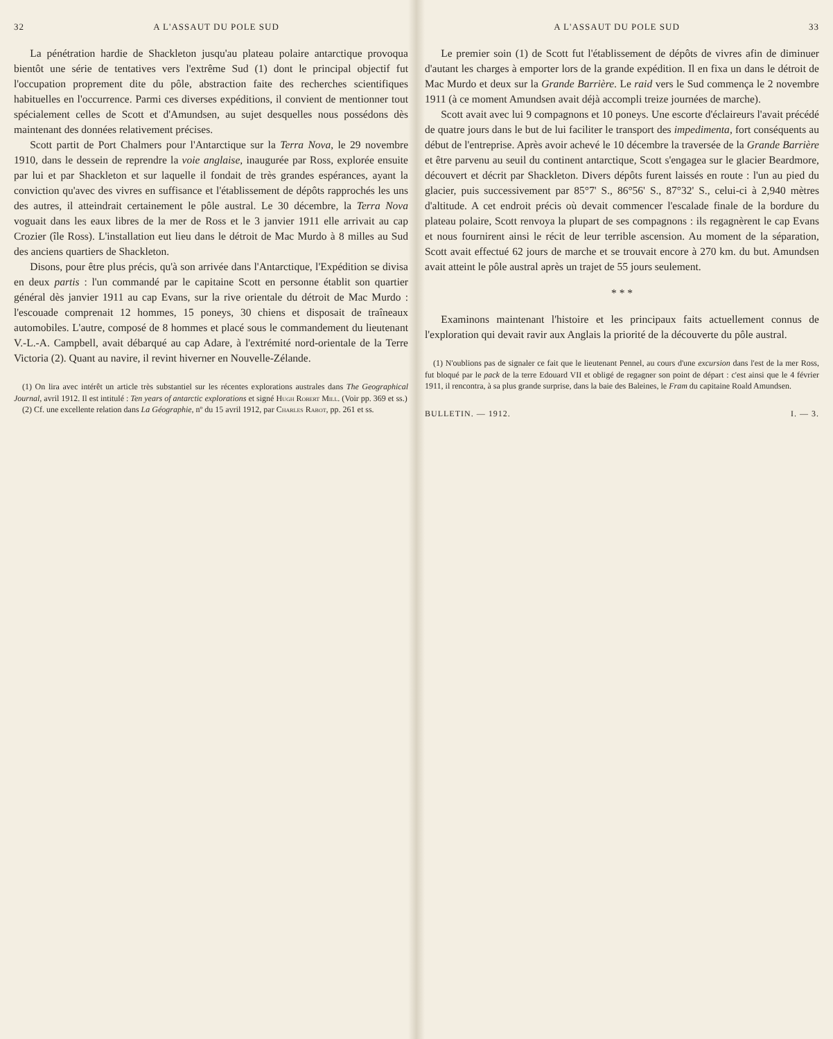32 A L'ASSAUT DU POLE SUD
La pénétration hardie de Shackleton jusqu'au plateau polaire antarctique provoqua bientôt une série de tentatives vers l'extrême Sud (1) dont le principal objectif fut l'occupation proprement dite du pôle, abstraction faite des recherches scientifiques habituelles en l'occurrence. Parmi ces diverses expéditions, il convient de mentionner tout spécialement celles de Scott et d'Amundsen, au sujet desquelles nous possédons dès maintenant des données relativement précises.
Scott partit de Port Chalmers pour l'Antarctique sur la Terra Nova, le 29 novembre 1910, dans le dessein de reprendre la voie anglaise, inaugurée par Ross, explorée ensuite par lui et par Shackleton et sur laquelle il fondait de très grandes espérances, ayant la conviction qu'avec des vivres en suffisance et l'établissement de dépôts rapprochés les uns des autres, il atteindrait certainement le pôle austral. Le 30 décembre, la Terra Nova voguait dans les eaux libres de la mer de Ross et le 3 janvier 1911 elle arrivait au cap Crozier (île Ross). L'installation eut lieu dans le détroit de Mac Murdo à 8 milles au Sud des anciens quartiers de Shackleton.
Disons, pour être plus précis, qu'à son arrivée dans l'Antarctique, l'Expédition se divisa en deux partis : l'un commandé par le capitaine Scott en personne établit son quartier général dès janvier 1911 au cap Evans, sur la rive orientale du détroit de Mac Murdo : l'escouade comprenait 12 hommes, 15 poneys, 30 chiens et disposait de traîneaux automobiles. L'autre, composé de 8 hommes et placé sous le commandement du lieutenant V.-L.-A. Campbell, avait débarqué au cap Adare, à l'extrémité nord-orientale de la Terre Victoria (2). Quant au navire, il revint hiverner en Nouvelle-Zélande.
(1) On lira avec intérêt un article très substantiel sur les récentes explorations australes dans The Geographical Journal, avril 1912. Il est intitulé : Ten years of antarctic explorations et signé Hugh Robert Mill. (Voir pp. 369 et ss.)
(2) Cf. une excellente relation dans La Géographie, nº du 15 avril 1912, par Charles Rabot, pp. 261 et ss.
A L'ASSAUT DU POLE SUD 33
Le premier soin (1) de Scott fut l'établissement de dépôts de vivres afin de diminuer d'autant les charges à emporter lors de la grande expédition. Il en fixa un dans le détroit de Mac Murdo et deux sur la Grande Barrière. Le raid vers le Sud commença le 2 novembre 1911 (à ce moment Amundsen avait déjà accompli treize journées de marche).
Scott avait avec lui 9 compagnons et 10 poneys. Une escorte d'éclaireurs l'avait précédé de quatre jours dans le but de lui faciliter le transport des impedimenta, fort conséquents au début de l'entreprise. Après avoir achevé le 10 décembre la traversée de la Grande Barrière et être parvenu au seuil du continent antarctique, Scott s'engagea sur le glacier Beardmore, découvert et décrit par Shackleton. Divers dépôts furent laissés en route : l'un au pied du glacier, puis successivement par 85°7' S., 86°56' S., 87°32' S., celui-ci à 2,940 mètres d'altitude. A cet endroit précis où devait commencer l'escalade finale de la bordure du plateau polaire, Scott renvoya la plupart de ses compagnons : ils regagnèrent le cap Evans et nous fournirent ainsi le récit de leur terrible ascension. Au moment de la séparation, Scott avait effectué 62 jours de marche et se trouvait encore à 270 km. du but. Amundsen avait atteint le pôle austral après un trajet de 55 jours seulement.
* * *
Examinons maintenant l'histoire et les principaux faits actuellement connus de l'exploration qui devait ravir aux Anglais la priorité de la découverte du pôle austral.
(1) N'oublions pas de signaler ce fait que le lieutenant Pennel, au cours d'une excursion dans l'est de la mer Ross, fut bloqué par le pack de la terre Edouard VII et obligé de regagner son point de départ : c'est ainsi que le 4 février 1911, il rencontra, à sa plus grande surprise, dans la baie des Baleines, le Fram du capitaine Roald Amundsen.
BULLETIN. — 1912. I. — 3.